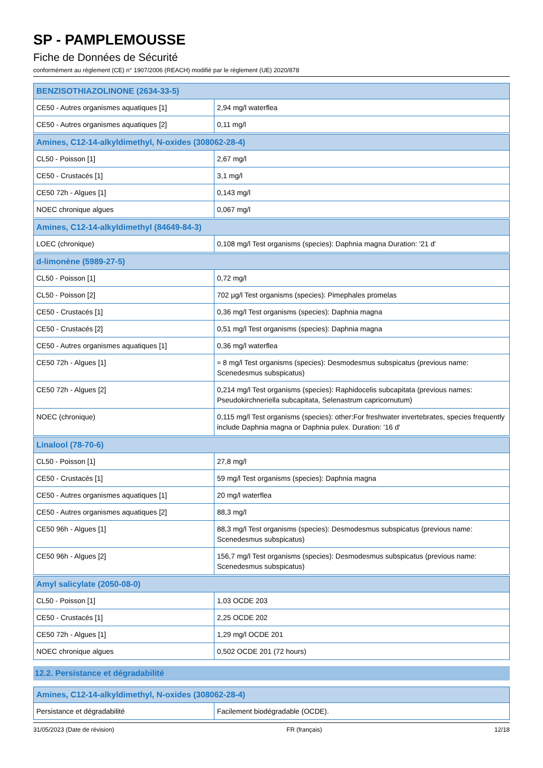SP - PAMPLEMOUSSE
Fiche de Données de Sécurité
conformément au règlement (CE) n° 1907/2006 (REACH) modifié par le règlement (UE) 2020/878
| BENZISOTHIAZOLINONE (2634-33-5) | |
| --- | --- |
| CE50 - Autres organismes aquatiques [1] | 2,94 mg/l waterflea |
| CE50 - Autres organismes aquatiques [2] | 0,11 mg/l |
| Amines, C12-14-alkyldimethyl, N-oxides (308062-28-4) | |
| --- | --- |
| CL50 - Poisson [1] | 2,67 mg/l |
| CE50 - Crustacés [1] | 3,1 mg/l |
| CE50 72h - Algues [1] | 0,143 mg/l |
| NOEC chronique algues | 0,067 mg/l |
| Amines, C12-14-alkyldimethyl (84649-84-3) | |
| --- | --- |
| LOEC (chronique) | 0,108 mg/l Test organisms (species): Daphnia magna Duration: '21 d' |
| d-limonène (5989-27-5) | |
| --- | --- |
| CL50 - Poisson [1] | 0,72 mg/l |
| CL50 - Poisson [2] | 702 µg/l Test organisms (species): Pimephales promelas |
| CE50 - Crustacés [1] | 0,36 mg/l Test organisms (species): Daphnia magna |
| CE50 - Crustacés [2] | 0,51 mg/l Test organisms (species): Daphnia magna |
| CE50 - Autres organismes aquatiques [1] | 0,36 mg/l waterflea |
| CE50 72h - Algues [1] | ≈ 8 mg/l Test organisms (species): Desmodesmus subspicatus (previous name: Scenedesmus subspicatus) |
| CE50 72h - Algues [2] | 0,214 mg/l Test organisms (species): Raphidocelis subcapitata (previous names: Pseudokirchneriella subcapitata, Selenastrum capricornutum) |
| NOEC (chronique) | 0,115 mg/l Test organisms (species): other:For freshwater invertebrates, species frequently include Daphnia magna or Daphnia pulex. Duration: '16 d' |
| Linalool (78-70-6) | |
| --- | --- |
| CL50 - Poisson [1] | 27,8 mg/l |
| CE50 - Crustacés [1] | 59 mg/l Test organisms (species): Daphnia magna |
| CE50 - Autres organismes aquatiques [1] | 20 mg/l waterflea |
| CE50 - Autres organismes aquatiques [2] | 88,3 mg/l |
| CE50 96h - Algues [1] | 88,3 mg/l Test organisms (species): Desmodesmus subspicatus (previous name: Scenedesmus subspicatus) |
| CE50 96h - Algues [2] | 156,7 mg/l Test organisms (species): Desmodesmus subspicatus (previous name: Scenedesmus subspicatus) |
| Amyl salicylate (2050-08-0) | |
| --- | --- |
| CL50 - Poisson [1] | 1,03 OCDE 203 |
| CE50 - Crustacés [1] | 2,25 OCDE 202 |
| CE50 72h - Algues [1] | 1,29 mg/l OCDE 201 |
| NOEC chronique algues | 0,502 OCDE 201 (72 hours) |
12.2. Persistance et dégradabilité
| Amines, C12-14-alkyldimethyl, N-oxides (308062-28-4) | |
| --- | --- |
| Persistance et dégradabilité | Facilement biodégradable (OCDE). |
31/05/2023 (Date de révision) FR (français) 12/18